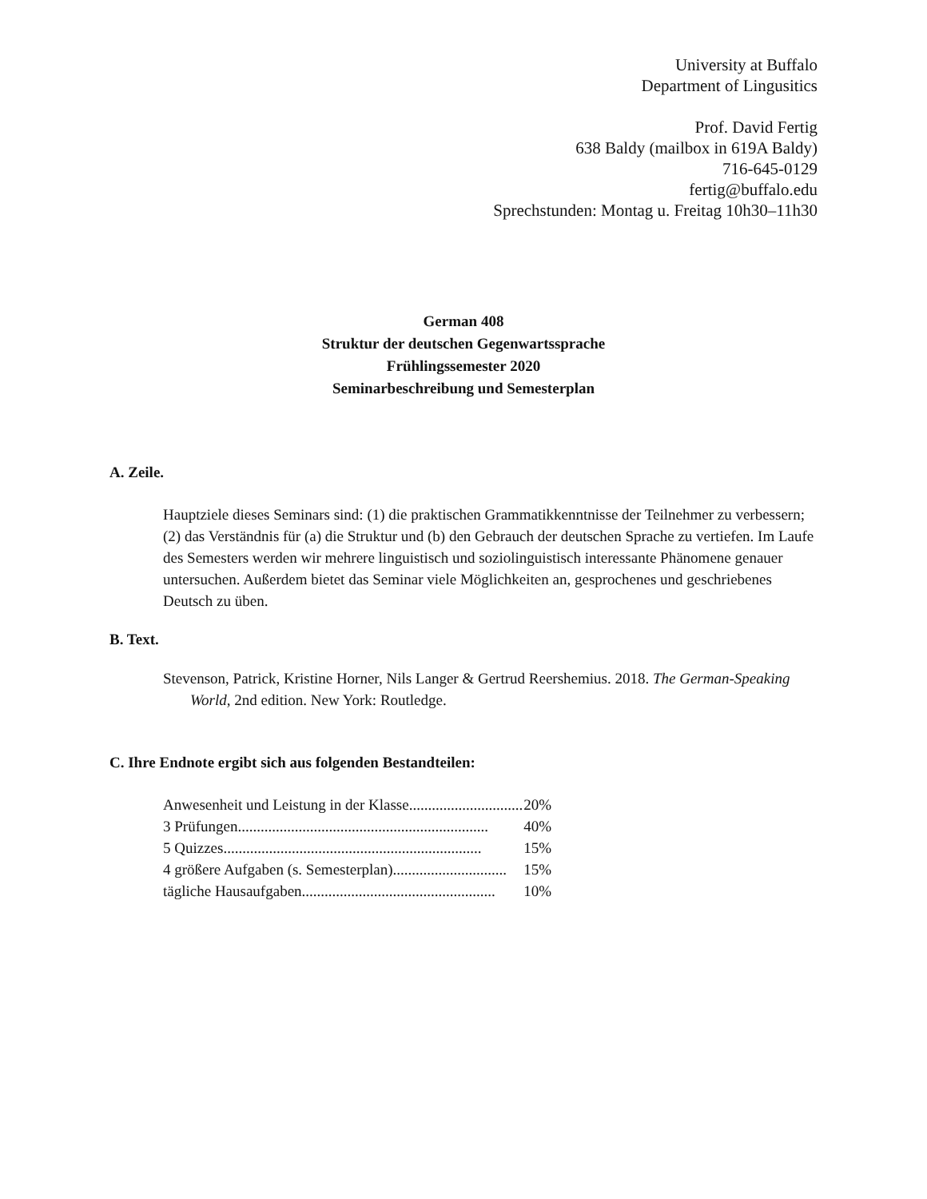University at Buffalo
Department of Lingusitics
Prof. David Fertig
638 Baldy (mailbox in 619A Baldy)
716-645-0129
fertig@buffalo.edu
Sprechstunden: Montag u. Freitag 10h30–11h30
German 408
Struktur der deutschen Gegenwartssprache
Frühlingssemester 2020
Seminarbeschreibung und Semesterplan
A. Zeile.
Hauptziele dieses Seminars sind: (1) die praktischen Grammatikkenntnisse der Teilnehmer zu verbessern; (2) das Verständnis für (a) die Struktur und (b) den Gebrauch der deutschen Sprache zu vertiefen. Im Laufe des Semesters werden wir mehrere linguistisch und soziolinguistisch interessante Phänomene genauer untersuchen. Außerdem bietet das Seminar viele Möglichkeiten an, gesprochenes und geschriebenes Deutsch zu üben.
B. Text.
Stevenson, Patrick, Kristine Horner, Nils Langer & Gertrud Reershemius. 2018. The German-Speaking World, 2nd edition. New York: Routledge.
C. Ihre Endnote ergibt sich aus folgenden Bestandteilen:
Anwesenheit und Leistung in der Klasse.............................. 20%
3 Prüfungen.................................................................. 40%
5 Quizzes.................................................................... 15%
4 größere Aufgaben (s. Semesterplan).............................. 15%
tägliche Hausaufgaben................................................... 10%